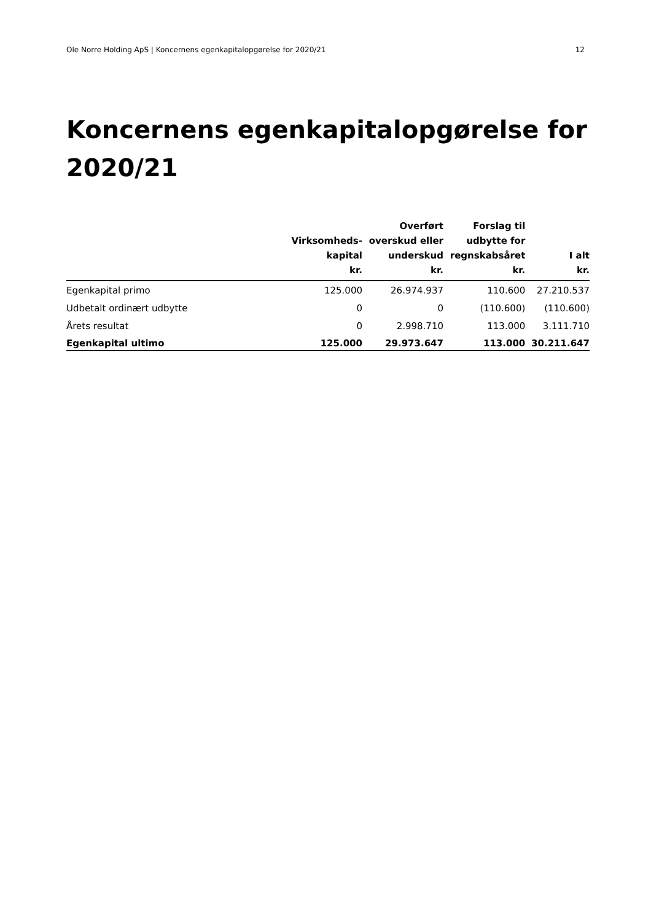Ole Norre Holding ApS | Koncernens egenkapitalopgørelse for 2020/21 12
Koncernens egenkapitalopgørelse for 2020/21
| | Virksomheds- kapital kr. | Overført overskud eller underskud kr. | Forslag til udbytte for regnskabsåret kr. | I alt kr. |
| --- | --- | --- | --- | --- |
| Egenkapital primo | 125.000 | 26.974.937 | 110.600 | 27.210.537 |
| Udbetalt ordinært udbytte | 0 | 0 | (110.600) | (110.600) |
| Årets resultat | 0 | 2.998.710 | 113.000 | 3.111.710 |
| Egenkapital ultimo | 125.000 | 29.973.647 | 113.000 | 30.211.647 |